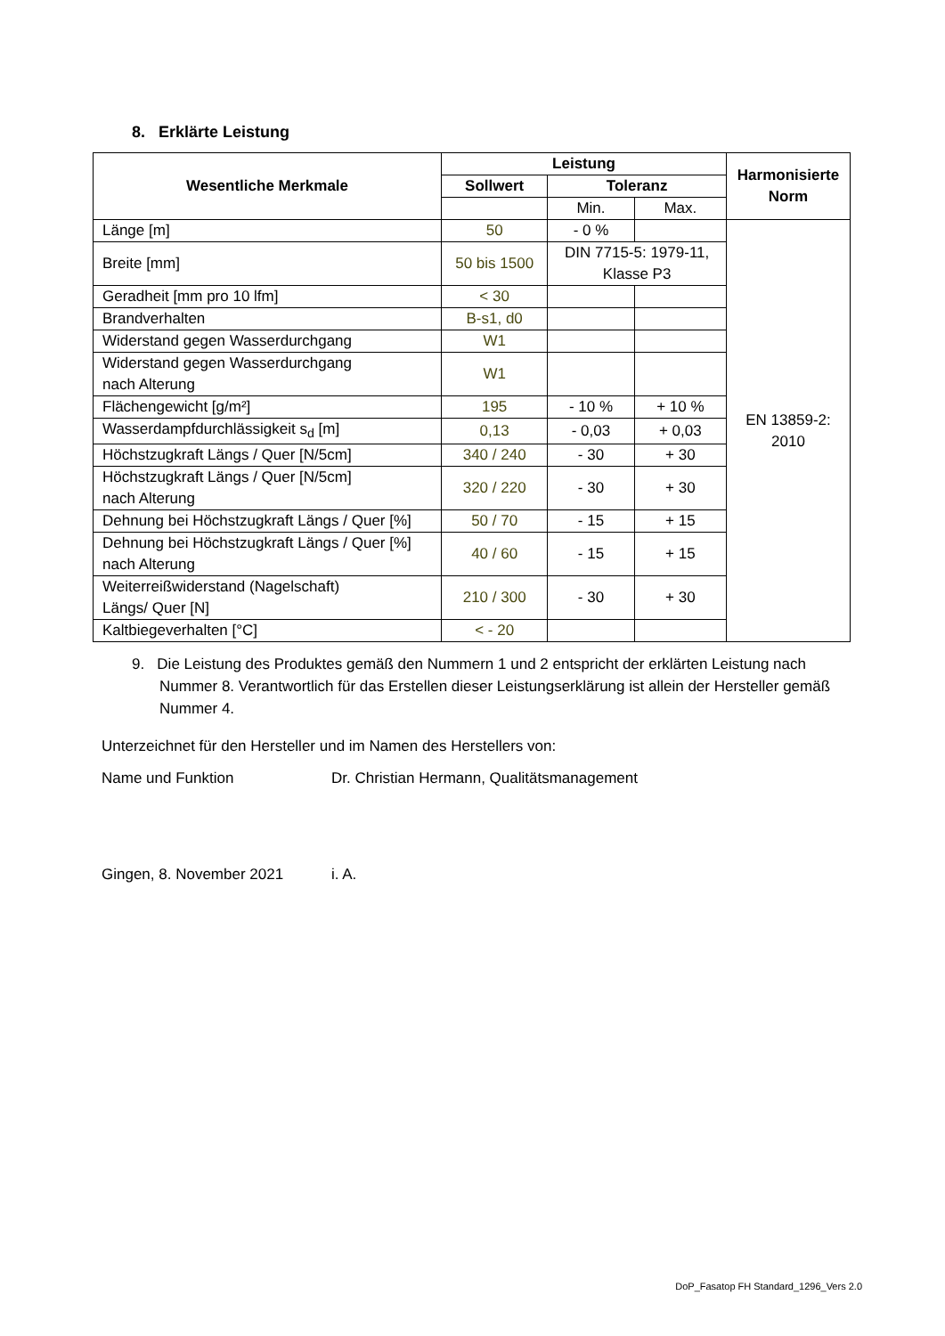8. Erklärte Leistung
| Wesentliche Merkmale | Leistung | | | Harmonisierte Norm |
| --- | --- | --- | --- | --- |
| | Sollwert | Toleranz | | |
| | | Min. | Max. | |
| Länge [m] | 50 | - 0 % | | EN 13859-2: 2010 |
| Breite [mm] | 50 bis 1500 | DIN 7715-5: 1979-11, Klasse P3 | | |
| Geradheit [mm pro 10 lfm] | < 30 | | | |
| Brandverhalten | B-s1, d0 | | | |
| Widerstand gegen Wasserdurchgang | W1 | | | |
| Widerstand gegen Wasserdurchgang nach Alterung | W1 | | | |
| Flächengewicht [g/m²] | 195 | - 10 % | + 10 % | |
| Wasserdampfdurchlässigkeit s<sub>d</sub> [m] | 0,13 | - 0,03 | + 0,03 | |
| Höchstzugkraft Längs / Quer [N/5cm] | 340 / 240 | - 30 | + 30 | |
| Höchstzugkraft Längs / Quer [N/5cm] nach Alterung | 320 / 220 | - 30 | + 30 | |
| Dehnung bei Höchstzugkraft Längs / Quer [%] | 50 / 70 | - 15 | + 15 | |
| Dehnung bei Höchstzugkraft Längs / Quer [%] nach Alterung | 40 / 60 | - 15 | + 15 | |
| Weiterreißwiderstand (Nagelschaft) Längs/ Quer [N] | 210 / 300 | - 30 | + 30 | |
| Kaltbiegeverhalten [°C] | < - 20 | | | |
9. Die Leistung des Produktes gemäß den Nummern 1 und 2 entspricht der erklärten Leistung nach Nummer 8. Verantwortlich für das Erstellen dieser Leistungserklärung ist allein der Hersteller gemäß Nummer 4.
Unterzeichnet für den Hersteller und im Namen des Herstellers von:
Name und Funktion Dr. Christian Hermann, Qualitätsmanagement
Gingen, 8. November 2021 i. A.
DoP_Fasatop FH Standard_1296_Vers 2.0